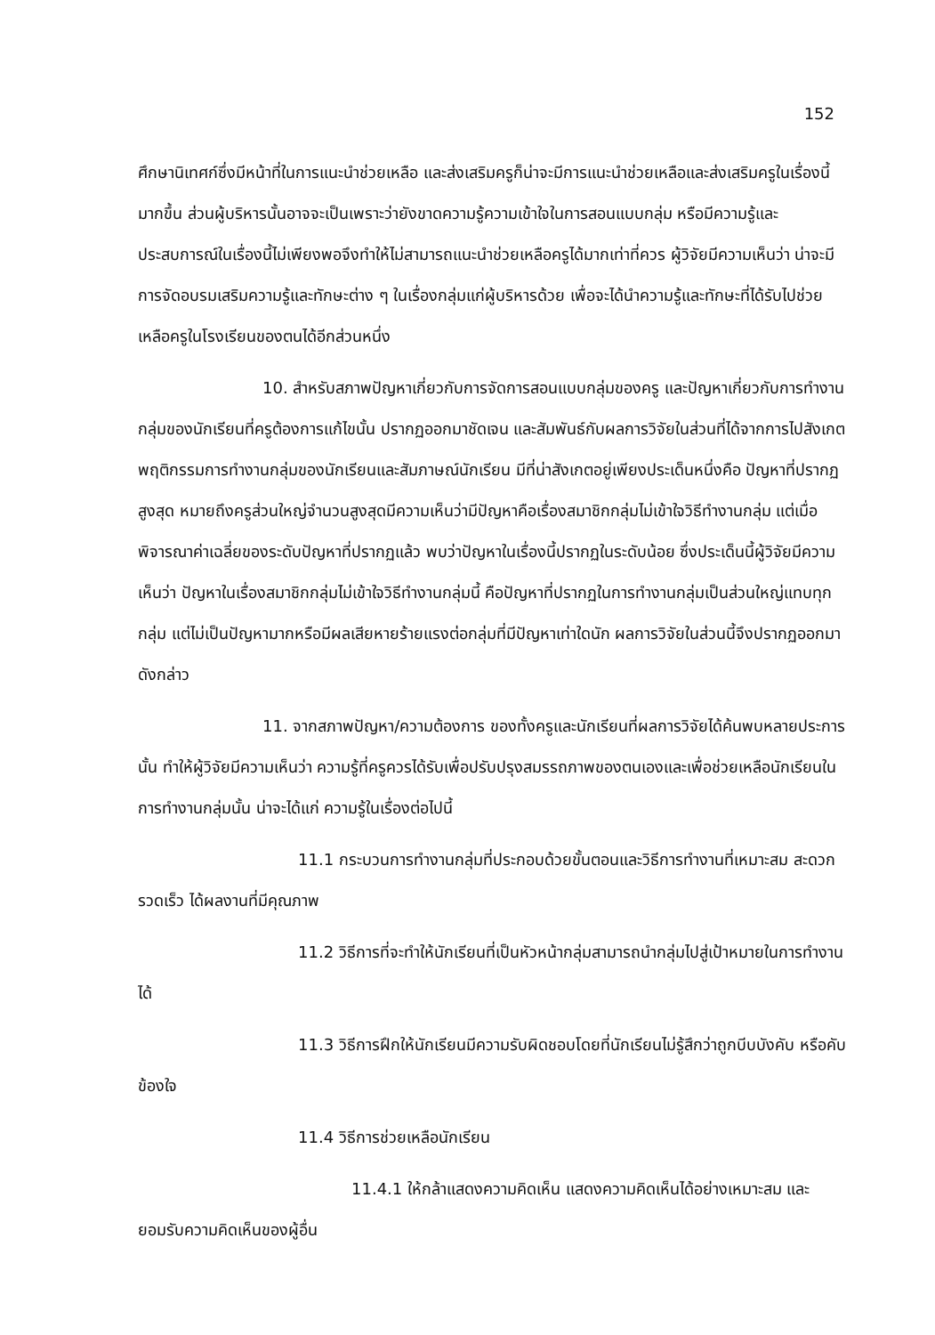152
ศึกษานิเทศก์ซึ่งมีหน้าที่ในการแนะนำช่วยเหลือ และส่งเสริมครูก็น่าจะมีการแนะนำช่วยเหลือและส่งเสริมครูในเรื่องนี้มากขึ้น ส่วนผู้บริหารนั้นอาจจะเป็นเพราะว่ายังขาดความรู้ความเข้าใจในการสอนแบบกลุ่ม หรือมีความรู้และประสบการณ์ในเรื่องนี้ไม่เพียงพอจึงทำให้ไม่สามารถแนะนำช่วยเหลือครูได้มากเท่าที่ควร ผู้วิจัยมีความเห็นว่า น่าจะมีการจัดอบรมเสริมความรู้และทักษะต่าง ๆ ในเรื่องกลุ่มแก่ผู้บริหารด้วย เพื่อจะได้นำความรู้และทักษะที่ได้รับไปช่วยเหลือครูในโรงเรียนของตนได้อีกส่วนหนึ่ง
10. สำหรับสภาพปัญหาเกี่ยวกับการจัดการสอนแบบกลุ่มของครู และปัญหาเกี่ยวกับการทำงานกลุ่มของนักเรียนที่ครูต้องการแก้ไขนั้น ปรากฏออกมาชัดเจน และสัมพันธ์กับผลการวิจัยในส่วนที่ได้จากการไปสังเกตพฤติกรรมการทำงานกลุ่มของนักเรียนและสัมภาษณ์นักเรียน มีที่น่าสังเกตอยู่เพียงประเด็นหนึ่งคือ ปัญหาที่ปรากฏสูงสุด หมายถึงครูส่วนใหญ่จำนวนสูงสุดมีความเห็นว่ามีปัญหาคือเรื่องสมาชิกกลุ่มไม่เข้าใจวิธีทำงานกลุ่ม แต่เมื่อพิจารณาค่าเฉลี่ยของระดับปัญหาที่ปรากฏแล้ว พบว่าปัญหาในเรื่องนี้ปรากฏในระดับน้อย ซึ่งประเด็นนี้ผู้วิจัยมีความเห็นว่า ปัญหาในเรื่องสมาชิกกลุ่มไม่เข้าใจวิธีทำงานกลุ่มนี้ คือปัญหาที่ปรากฏในการทำงานกลุ่มเป็นส่วนใหญ่แทบทุกกลุ่ม แต่ไม่เป็นปัญหามากหรือมีผลเสียหายร้ายแรงต่อกลุ่มที่มีปัญหาเท่าใดนัก ผลการวิจัยในส่วนนี้จึงปรากฏออกมาดังกล่าว
11. จากสภาพปัญหา/ความต้องการ ของทั้งครูและนักเรียนที่ผลการวิจัยได้ค้นพบหลายประการนั้น ทำให้ผู้วิจัยมีความเห็นว่า ความรู้ที่ครูควรได้รับเพื่อปรับปรุงสมรรถภาพของตนเองและเพื่อช่วยเหลือนักเรียนในการทำงานกลุ่มนั้น น่าจะได้แก่ ความรู้ในเรื่องต่อไปนี้
11.1 กระบวนการทำงานกลุ่มที่ประกอบด้วยขั้นตอนและวิธีการทำงานที่เหมาะสม สะดวก รวดเร็ว ได้ผลงานที่มีคุณภาพ
11.2 วิธีการที่จะทำให้นักเรียนที่เป็นหัวหน้ากลุ่มสามารถนำกลุ่มไปสู่เป้าหมายในการทำงานได้
11.3 วิธีการฝึกให้นักเรียนมีความรับผิดชอบโดยที่นักเรียนไม่รู้สึกว่าถูกบีบบังคับ หรือคับข้องใจ
11.4 วิธีการช่วยเหลือนักเรียน
11.4.1 ให้กล้าแสดงความคิดเห็น แสดงความคิดเห็นได้อย่างเหมาะสม และยอมรับความคิดเห็นของผู้อื่น